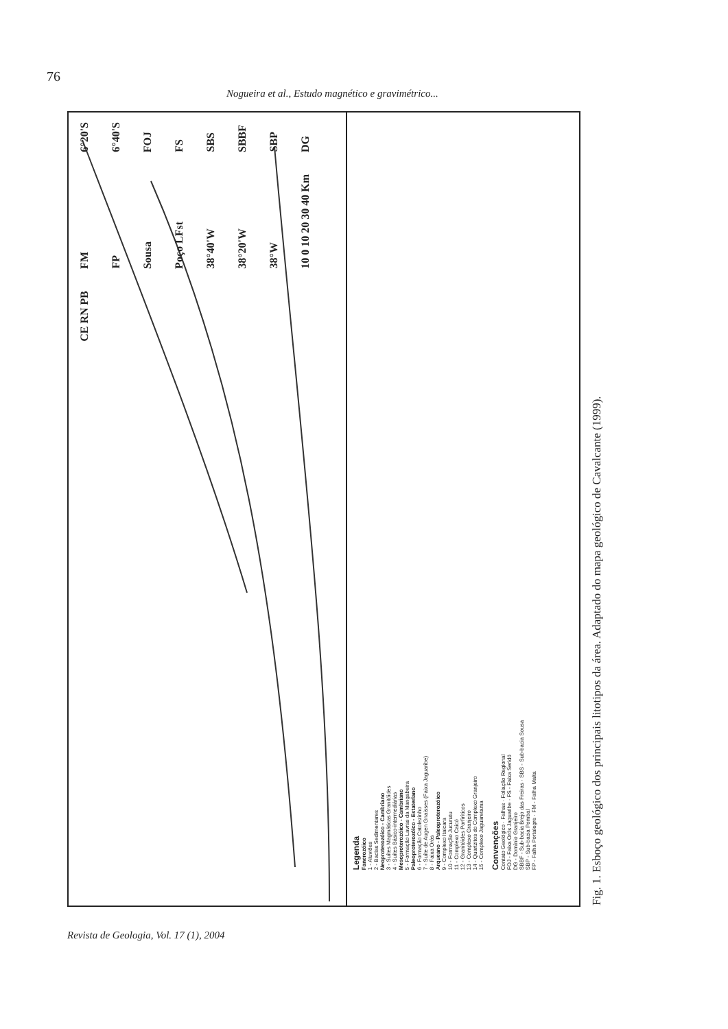76
Nogueira et al., Estudo magnético e gravimétrico...
6°20'S 6°40'S FOJ FS SBS SBBF SBP DG FM FP Sousa Poço LFst 38°40'W 38°20'W 38°W 10 0 10 20 30 40 Km CE RN PB
Legenda
Fanerozóico
1 - Aluviões
2 - Bacias Sedimentares
Neoproterozóico - Cambriano
3 - Suítes Magmáticas Granitóides
4 - Suítes Básico-intermediárias
Mesoproterozóico - Cambriano
5 - Formação Lavras da Mangabeira
Paleoproterozóico - Estateriano
6 - Formação Catolezinho
7 - Suíte de Augen Gnaisses (Faixa Jaguaribe)
8 - Faixa Orós
Arqueano - Paleoproterozóico
9 - Complexo Itaicara
10 - Formação Jucurutu
11 - Complexo Caicó
12 - Granitóides Porfiríticos
13 - Complexo Granjeiro
14 - Quartzitos do Complexo Granjeiro
15 - Complexo Jaguaretama
Convenções
Contato Geológico · Falhas · Foliação Regional
FOJ - Faixa Orós Jaguaribe · FS - Faixa Seridó
DG - Domínio Granjeiro
SBBF - Sub-bacia Brejo das Freiras · SBS - Sub-bacia Sousa
SBP - Sub-bacia Pombal
FP - Falha Portalegre · FM - Falha Malta
Fig. 1. Esboço geológico dos principais litotipos da área. Adaptado do mapa geológico de Cavalcante (1999).
Revista de Geologia, Vol. 17 (1), 2004